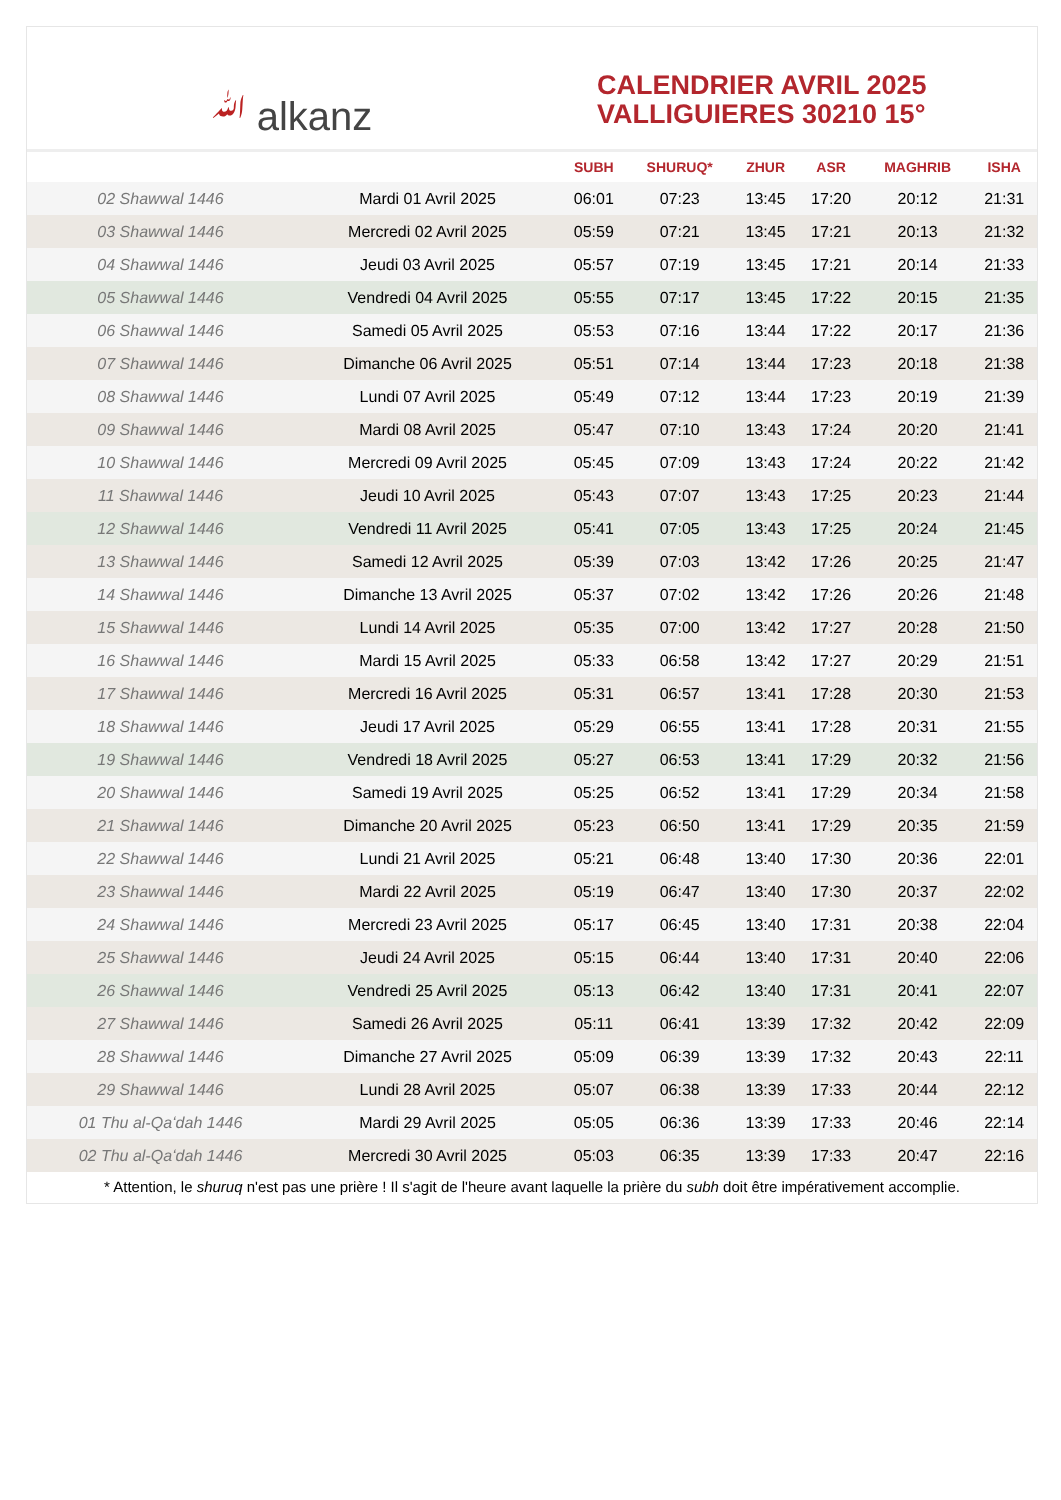ﷲ alkanz
CALENDRIER AVRIL 2025
VALLIGUIERES 30210 15°
| | | SUBH | SHURUQ* | ZHUR | ASR | MAGHRIB | ISHA |
| --- | --- | --- | --- | --- | --- | --- | --- |
| 02 Shawwal 1446 | Mardi 01 Avril 2025 | 06:01 | 07:23 | 13:45 | 17:20 | 20:12 | 21:31 |
| 03 Shawwal 1446 | Mercredi 02 Avril 2025 | 05:59 | 07:21 | 13:45 | 17:21 | 20:13 | 21:32 |
| 04 Shawwal 1446 | Jeudi 03 Avril 2025 | 05:57 | 07:19 | 13:45 | 17:21 | 20:14 | 21:33 |
| 05 Shawwal 1446 | Vendredi 04 Avril 2025 | 05:55 | 07:17 | 13:45 | 17:22 | 20:15 | 21:35 |
| 06 Shawwal 1446 | Samedi 05 Avril 2025 | 05:53 | 07:16 | 13:44 | 17:22 | 20:17 | 21:36 |
| 07 Shawwal 1446 | Dimanche 06 Avril 2025 | 05:51 | 07:14 | 13:44 | 17:23 | 20:18 | 21:38 |
| 08 Shawwal 1446 | Lundi 07 Avril 2025 | 05:49 | 07:12 | 13:44 | 17:23 | 20:19 | 21:39 |
| 09 Shawwal 1446 | Mardi 08 Avril 2025 | 05:47 | 07:10 | 13:43 | 17:24 | 20:20 | 21:41 |
| 10 Shawwal 1446 | Mercredi 09 Avril 2025 | 05:45 | 07:09 | 13:43 | 17:24 | 20:22 | 21:42 |
| 11 Shawwal 1446 | Jeudi 10 Avril 2025 | 05:43 | 07:07 | 13:43 | 17:25 | 20:23 | 21:44 |
| 12 Shawwal 1446 | Vendredi 11 Avril 2025 | 05:41 | 07:05 | 13:43 | 17:25 | 20:24 | 21:45 |
| 13 Shawwal 1446 | Samedi 12 Avril 2025 | 05:39 | 07:03 | 13:42 | 17:26 | 20:25 | 21:47 |
| 14 Shawwal 1446 | Dimanche 13 Avril 2025 | 05:37 | 07:02 | 13:42 | 17:26 | 20:26 | 21:48 |
| 15 Shawwal 1446 | Lundi 14 Avril 2025 | 05:35 | 07:00 | 13:42 | 17:27 | 20:28 | 21:50 |
| 16 Shawwal 1446 | Mardi 15 Avril 2025 | 05:33 | 06:58 | 13:42 | 17:27 | 20:29 | 21:51 |
| 17 Shawwal 1446 | Mercredi 16 Avril 2025 | 05:31 | 06:57 | 13:41 | 17:28 | 20:30 | 21:53 |
| 18 Shawwal 1446 | Jeudi 17 Avril 2025 | 05:29 | 06:55 | 13:41 | 17:28 | 20:31 | 21:55 |
| 19 Shawwal 1446 | Vendredi 18 Avril 2025 | 05:27 | 06:53 | 13:41 | 17:29 | 20:32 | 21:56 |
| 20 Shawwal 1446 | Samedi 19 Avril 2025 | 05:25 | 06:52 | 13:41 | 17:29 | 20:34 | 21:58 |
| 21 Shawwal 1446 | Dimanche 20 Avril 2025 | 05:23 | 06:50 | 13:41 | 17:29 | 20:35 | 21:59 |
| 22 Shawwal 1446 | Lundi 21 Avril 2025 | 05:21 | 06:48 | 13:40 | 17:30 | 20:36 | 22:01 |
| 23 Shawwal 1446 | Mardi 22 Avril 2025 | 05:19 | 06:47 | 13:40 | 17:30 | 20:37 | 22:02 |
| 24 Shawwal 1446 | Mercredi 23 Avril 2025 | 05:17 | 06:45 | 13:40 | 17:31 | 20:38 | 22:04 |
| 25 Shawwal 1446 | Jeudi 24 Avril 2025 | 05:15 | 06:44 | 13:40 | 17:31 | 20:40 | 22:06 |
| 26 Shawwal 1446 | Vendredi 25 Avril 2025 | 05:13 | 06:42 | 13:40 | 17:31 | 20:41 | 22:07 |
| 27 Shawwal 1446 | Samedi 26 Avril 2025 | 05:11 | 06:41 | 13:39 | 17:32 | 20:42 | 22:09 |
| 28 Shawwal 1446 | Dimanche 27 Avril 2025 | 05:09 | 06:39 | 13:39 | 17:32 | 20:43 | 22:11 |
| 29 Shawwal 1446 | Lundi 28 Avril 2025 | 05:07 | 06:38 | 13:39 | 17:33 | 20:44 | 22:12 |
| 01 Thu al-Qaʻdah 1446 | Mardi 29 Avril 2025 | 05:05 | 06:36 | 13:39 | 17:33 | 20:46 | 22:14 |
| 02 Thu al-Qaʻdah 1446 | Mercredi 30 Avril 2025 | 05:03 | 06:35 | 13:39 | 17:33 | 20:47 | 22:16 |
* Attention, le shuruq n'est pas une prière ! Il s'agit de l'heure avant laquelle la prière du subh doit être impérativement accomplie.